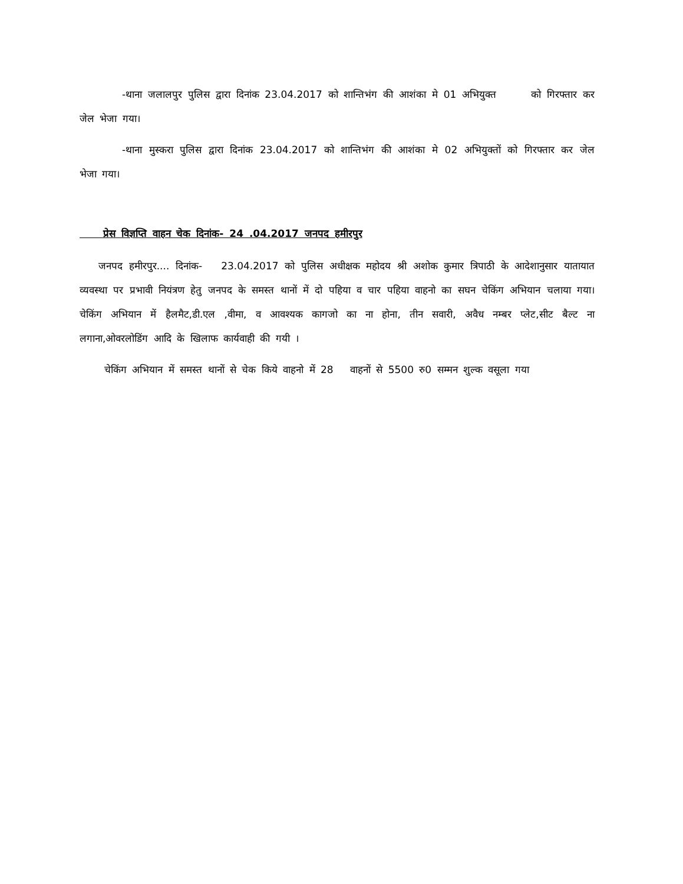-थाना जलालपुर पुलिस द्वारा दिनांक 23.04.2017 को शान्तिभंग की आशंका मे 01 अभियुक्त को गिरफ्तार कर जेल भेजा गया।
-थाना मुस्करा पुलिस द्वारा दिनांक 23.04.2017 को शान्तिभंग की आशंका मे 02 अभियुक्तों को गिरफ्तार कर जेल भेजा गया।
प्रेस विज्ञप्ति वाहन चेक दिनांक- 24 .04.2017 जनपद हमीरपुर
जनपद हमीरपुर.... दिनांक- 23.04.2017 को पुलिस अधीक्षक महोदय श्री अशोक कुमार त्रिपाठी के आदेशानुसार यातायात व्यवस्था पर प्रभावी नियंत्रण हेतु जनपद के समस्त थानों में दो पहिया व चार पहिया वाहनो का सघन चेकिंग अभियान चलाया गया। चेकिंग अभियान में हैलमैट,डी.एल ,वीमा, व आवश्यक कागजो का ना होना, तीन सवारी, अवैध नम्बर प्लेट,सीट बैल्ट ना लगाना,ओवरलोडिंग आदि के खिलाफ कार्यवाही की गयी ।
चेकिंग अभियान में समस्त थानों से चेक किये वाहनो में 28 वाहनों से 5500 रु0 सम्मन शुल्क वसूला गया